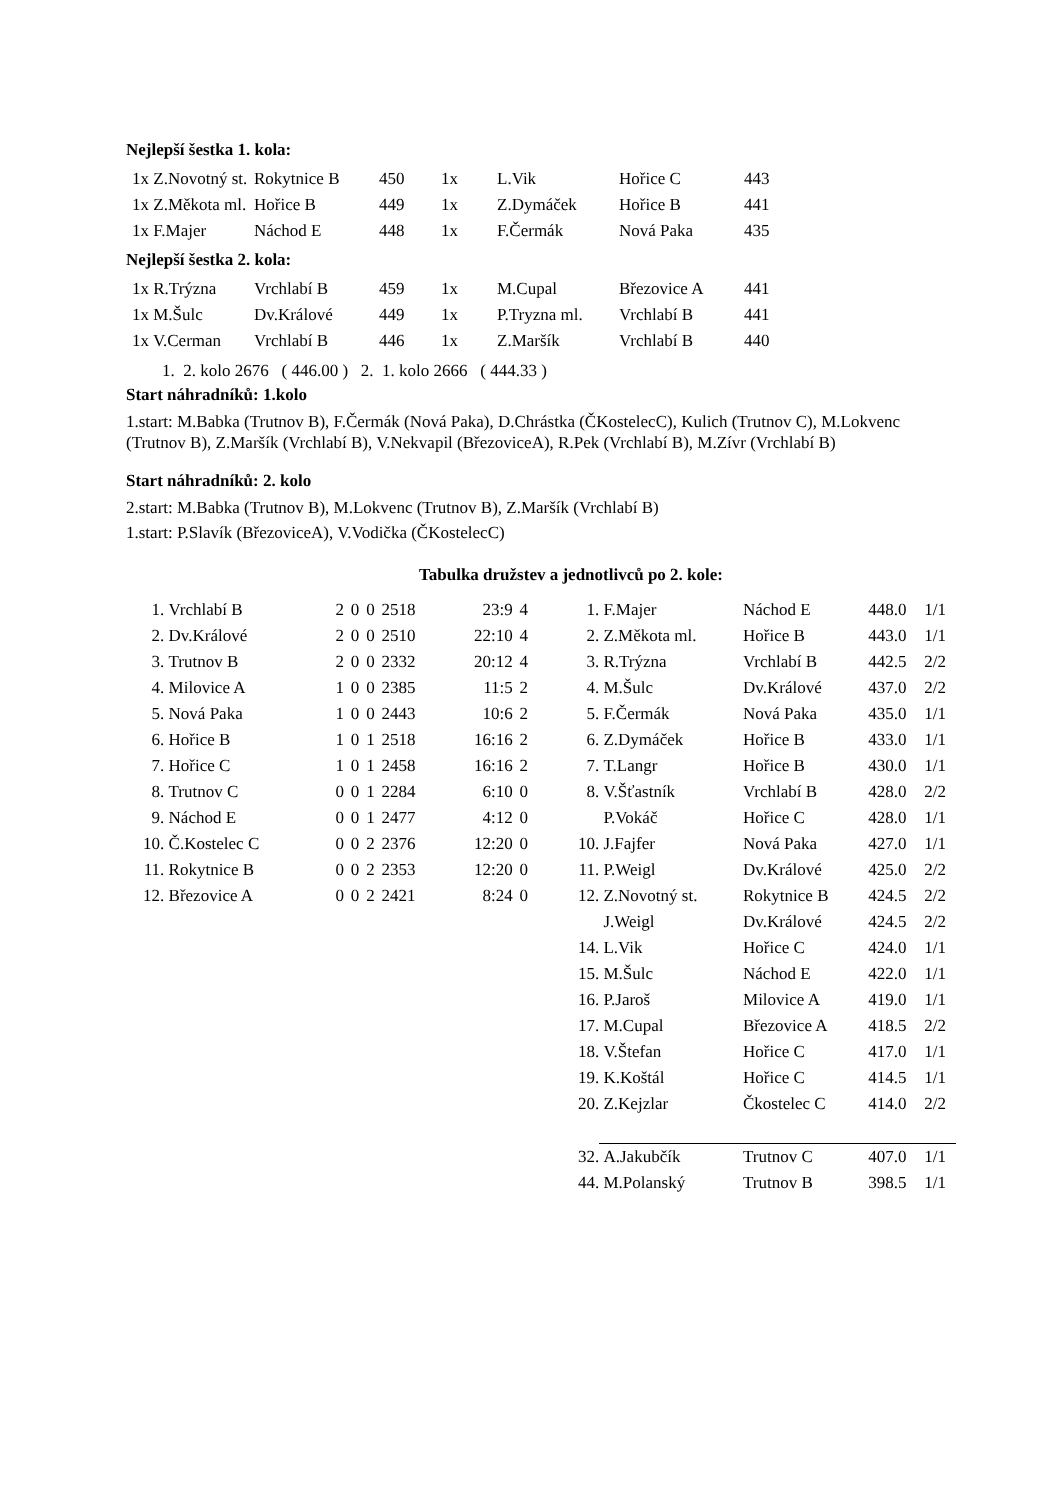Nejlepší šestka 1. kola:
| 1x Z.Novotný st. | Rokytnice B | 450 | 1x | L.Vik | Hořice C | 443 |
| 1x Z.Měkota ml. | Hořice B | 449 | 1x | Z.Dymáček | Hořice B | 441 |
| 1x F.Majer | Náchod E | 448 | 1x | F.Čermák | Nová Paka | 435 |
Nejlepší šestka 2. kola:
| 1x R.Trýzna | Vrchlabí B | 459 | 1x | M.Cupal | Březovice A | 441 |
| 1x M.Šulc | Dv.Králové | 449 | 1x | P.Tryzna ml. | Vrchlabí B | 441 |
| 1x V.Cerman | Vrchlabí B | 446 | 1x | Z.Maršík | Vrchlabí B | 440 |
1. 2. kolo 2676 ( 446.00 ) 2. 1. kolo 2666 ( 444.33 )
Start náhradníků: 1.kolo
1.start: M.Babka (Trutnov B), F.Čermák (Nová Paka), D.Chrástka (ČKostelecC), Kulich (Trutnov C), M.Lokvenc (Trutnov B), Z.Maršík (Vrchlabí B), V.Nekvapil (BřezoviceA), R.Pek (Vrchlabí B), M.Zívr (Vrchlabí B)
Start náhradníků: 2. kolo
2.start: M.Babka (Trutnov B), M.Lokvenc (Trutnov B), Z.Maršík (Vrchlabí B)
1.start: P.Slavík (BřezoviceA), V.Vodička (ČKostelecC)
Tabulka družstev a jednotlivců po 2. kole:
| 1. | Vrchlabí B | 2 | 0 | 0 | 2518 | 23:9 | 4 |
| 2. | Dv.Králové | 2 | 0 | 0 | 2510 | 22:10 | 4 |
| 3. | Trutnov B | 2 | 0 | 0 | 2332 | 20:12 | 4 |
| 4. | Milovice A | 1 | 0 | 0 | 2385 | 11:5 | 2 |
| 5. | Nová Paka | 1 | 0 | 0 | 2443 | 10:6 | 2 |
| 6. | Hořice B | 1 | 0 | 1 | 2518 | 16:16 | 2 |
| 7. | Hořice C | 1 | 0 | 1 | 2458 | 16:16 | 2 |
| 8. | Trutnov C | 0 | 0 | 1 | 2284 | 6:10 | 0 |
| 9. | Náchod E | 0 | 0 | 1 | 2477 | 4:12 | 0 |
| 10. | Č.Kostelec C | 0 | 0 | 2 | 2376 | 12:20 | 0 |
| 11. | Rokytnice B | 0 | 0 | 2 | 2353 | 12:20 | 0 |
| 12. | Březovice A | 0 | 0 | 2 | 2421 | 8:24 | 0 |
| 1. | F.Majer | Náchod E | 448.0 | 1/1 |
| 2. | Z.Měkota ml. | Hořice B | 443.0 | 1/1 |
| 3. | R.Trýzna | Vrchlabí B | 442.5 | 2/2 |
| 4. | M.Šulc | Dv.Králové | 437.0 | 2/2 |
| 5. | F.Čermák | Nová Paka | 435.0 | 1/1 |
| 6. | Z.Dymáček | Hořice B | 433.0 | 1/1 |
| 7. | T.Langr | Hořice B | 430.0 | 1/1 |
| 8. | V.Šťastník | Vrchlabí B | 428.0 | 2/2 |
| | P.Vokáč | Hořice C | 428.0 | 1/1 |
| 10. | J.Fajfer | Nová Paka | 427.0 | 1/1 |
| 11. | P.Weigl | Dv.Králové | 425.0 | 2/2 |
| 12. | Z.Novotný st. | Rokytnice B | 424.5 | 2/2 |
| | J.Weigl | Dv.Králové | 424.5 | 2/2 |
| 14. | L.Vik | Hořice C | 424.0 | 1/1 |
| 15. | M.Šulc | Náchod E | 422.0 | 1/1 |
| 16. | P.Jaroš | Milovice A | 419.0 | 1/1 |
| 17. | M.Cupal | Březovice A | 418.5 | 2/2 |
| 18. | V.Štefan | Hořice C | 417.0 | 1/1 |
| 19. | K.Koštál | Hořice C | 414.5 | 1/1 |
| 20. | Z.Kejzlar | Čkostelec C | 414.0 | 2/2 |
| 32. | A.Jakubčík | Trutnov C | 407.0 | 1/1 |
| 44. | M.Polanský | Trutnov B | 398.5 | 1/1 |